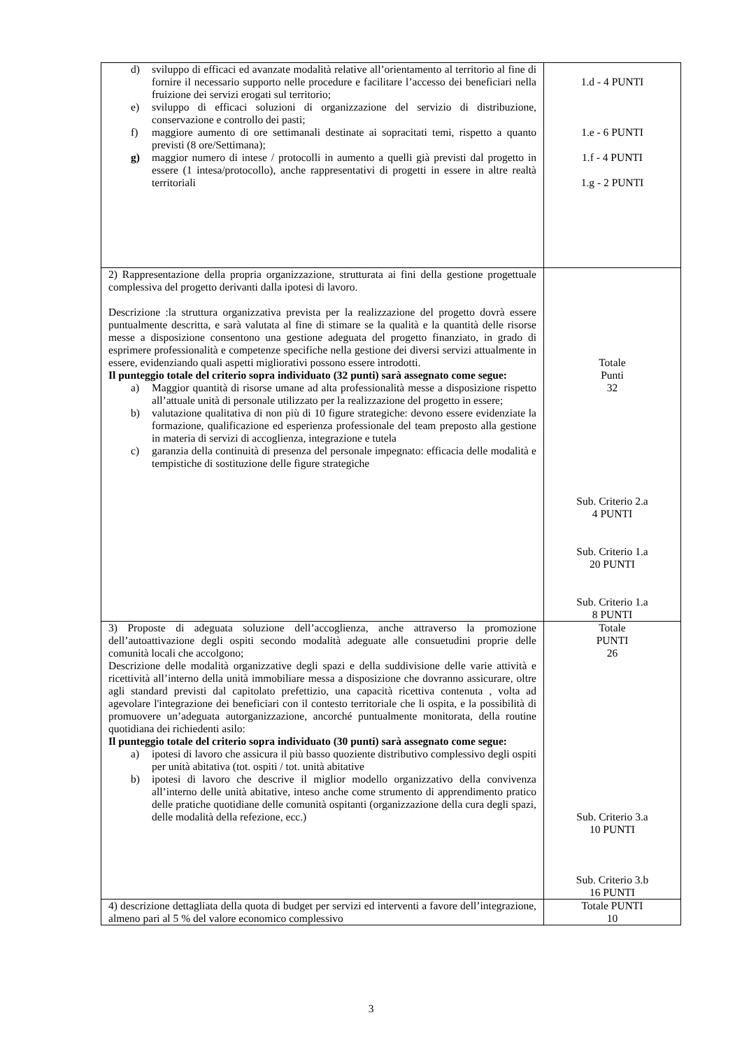| d) sviluppo di efficaci ed avanzate modalità relative all’orientamento al territorio al fine di fornire il necessario supporto nelle procedure e facilitare l’accesso dei beneficiari nella fruizione dei servizi erogati sul territorio; e) sviluppo di efficaci soluzioni di organizzazione del servizio di distribuzione, conservazione e controllo dei pasti; f) maggiore aumento di ore settimanali destinate ai sopracitati temi, rispetto a quanto previsti (8 ore/Settimana); g) maggior numero di intese / protocolli in aumento a quelli già previsti dal progetto in essere (1 intesa/protocollo), anche rappresentativi di progetti in essere in altre realtà territoriali | 1.d - 4 PUNTI 1.e - 6 PUNTI 1.f - 4 PUNTI 1.g - 2 PUNTI |
| 2) Rappresentazione della propria organizzazione, strutturata ai fini della gestione progettuale complessiva del progetto derivanti dalla ipotesi di lavoro. Descrizione :la struttura organizzativa prevista per la realizzazione del progetto dovrà essere puntualmente descritta, e sarà valutata al fine di stimare se la qualità e la quantità delle risorse messe a disposizione consentono una gestione adeguata del progetto finanziato, in grado di esprimere professionalità e competenze specifiche nella gestione dei diversi servizi attualmente in essere, evidenziando quali aspetti migliorativi possono essere introdotti. Il punteggio totale del criterio sopra individuato (32 punti) sarà assegnato come segue: a) Maggior quantità di risorse umane ad alta professionalità messe a disposizione rispetto all’attuale unità di personale utilizzato per la realizzazione del progetto in essere; b) valutazione qualitativa di non più di 10 figure strategiche: devono essere evidenziate la formazione, qualificazione ed esperienza professionale del team preposto alla gestione in materia di servizi di accoglienza, integrazione e tutela c) garanzia della continuità di presenza del personale impegnato: efficacia delle modalità e tempistiche di sostituzione delle figure strategiche | Totale Punti 32 Sub. Criterio 2.a 4 PUNTI Sub. Criterio 1.a 20 PUNTI Sub. Criterio 1.a 8 PUNTI |
| 3) Proposte di adeguata soluzione dell’accoglienza, anche attraverso la promozione dell’autoattivazione degli ospiti secondo modalità adeguate alle consuetudini proprie delle comunità locali che accolgono; Descrizione delle modalità organizzative degli spazi e della suddivisione delle varie attività e ricettività all’interno della unità immobiliare messa a disposizione che dovranno assicurare, oltre agli standard previsti dal capitolato prefettizio, una capacità ricettiva contenuta , volta ad agevolare l'integrazione dei beneficiari con il contesto territoriale che li ospita, e la possibilità di promuovere un’adeguata autorganizzazione, ancorché puntualmente monitorata, della routine quotidiana dei richiedenti asilo: Il punteggio totale del criterio sopra individuato (30 punti) sarà assegnato come segue: a) ipotesi di lavoro che assicura il più basso quoziente distributivo complessivo degli ospiti per unità abitativa (tot. ospiti / tot. unità abitative b) ipotesi di lavoro che descrive il miglior modello organizzativo della convivenza all’interno delle unità abitative, inteso anche come strumento di apprendimento pratico delle pratiche quotidiane delle comunità ospitanti (organizzazione della cura degli spazi, delle modalità della refezione, ecc.) | Totale PUNTI 26 Sub. Criterio 3.a 10 PUNTI Sub. Criterio 3.b 16 PUNTI |
| 4) descrizione dettagliata della quota di budget per servizi ed interventi a favore dell’integrazione, almeno pari al 5 % del valore economico complessivo | Totale PUNTI 10 |
3